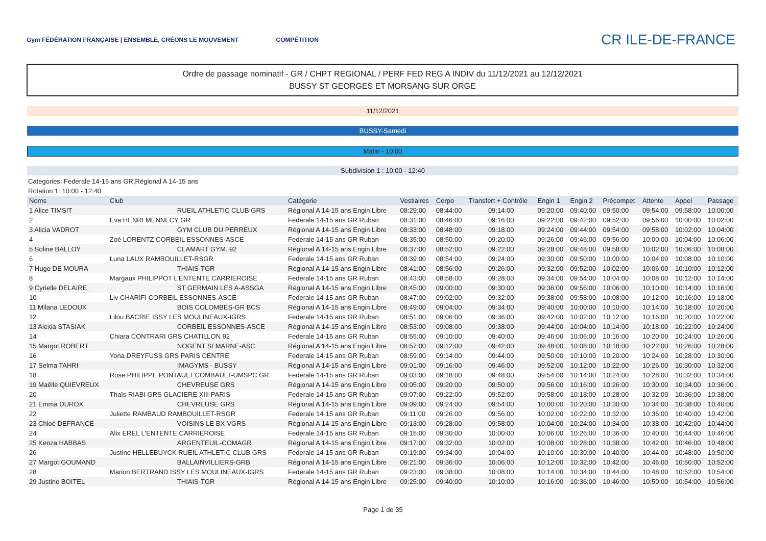Gym FÉDÉRATION FRANÇAISE | ENSEMBLE, CRÉONS LE MOUVEMENT COMPÉTITION
CR ILE-DE-FRANCE
Ordre de passage nominatif - GR / CHPT REGIONAL / PERF FED REG A INDIV du 11/12/2021 au 12/12/2021
BUSSY ST GEORGES ET MORSANG SUR ORGE
11/12/2021
BUSSY-Samedi
Matin - 10:00
Subdivision 1 : 10:00 - 12:40
Categories: Federale 14-15 ans GR,Régional A 14-15 ans
Rotation 1: 10:00 - 12:40
| Noms | Club | Catégorie | Vestiaires | Corpo | Transfert + Contrôle | Engin 1 | Engin 2 | Précompet | Attente | Appel | Passage |
| --- | --- | --- | --- | --- | --- | --- | --- | --- | --- | --- | --- |
| 1 Alice TIMSIT | RUEIL ATHLETIC CLUB GRS | Régional A 14-15 ans Engin Libre | 08:29:00 | 08:44:00 | 09:14:00 | 09:20:00 | 09:40:00 | 09:50:00 | 09:54:00 | 09:58:00 | 10:00:00 |
| 2 | Eva HENRI MENNECY GR | Federale 14-15 ans GR Ruban | 08:31:00 | 08:46:00 | 09:16:00 | 09:22:00 | 09:42:00 | 09:52:00 | 09:56:00 | 10:00:00 | 10:02:00 |
| 3 Alicia VADROT | GYM CLUB DU PERREUX | Régional A 14-15 ans Engin Libre | 08:33:00 | 08:48:00 | 09:18:00 | 09:24:00 | 09:44:00 | 09:54:00 | 09:58:00 | 10:02:00 | 10:04:00 |
| 4 | Zoé LORENTZ CORBEIL ESSONNES-ASCE | Federale 14-15 ans GR Ruban | 08:35:00 | 08:50:00 | 09:20:00 | 09:26:00 | 09:46:00 | 09:56:00 | 10:00:00 | 10:04:00 | 10:06:00 |
| 5 Soline BALLOY | CLAMART GYM. 92 | Régional A 14-15 ans Engin Libre | 08:37:00 | 08:52:00 | 09:22:00 | 09:28:00 | 09:48:00 | 09:58:00 | 10:02:00 | 10:06:00 | 10:08:00 |
| 6 | Luna LAUX RAMBOUILLET-RSGR | Federale 14-15 ans GR Ruban | 08:39:00 | 08:54:00 | 09:24:00 | 09:30:00 | 09:50:00 | 10:00:00 | 10:04:00 | 10:08:00 | 10:10:00 |
| 7 Hugo DE MOURA | THIAIS-TGR | Régional A 14-15 ans Engin Libre | 08:41:00 | 08:56:00 | 09:26:00 | 09:32:00 | 09:52:00 | 10:02:00 | 10:06:00 | 10:10:00 | 10:12:00 |
| 8 | Margaux PHILIPPOT L'ENTENTE CARRIEROISE | Federale 14-15 ans GR Ruban | 08:43:00 | 08:58:00 | 09:28:00 | 09:34:00 | 09:54:00 | 10:04:00 | 10:08:00 | 10:12:00 | 10:14:00 |
| 9 Cyrielle DELAIRE | ST GERMAIN LES A-ASSGA | Régional A 14-15 ans Engin Libre | 08:45:00 | 09:00:00 | 09:30:00 | 09:36:00 | 09:56:00 | 10:06:00 | 10:10:00 | 10:14:00 | 10:16:00 |
| 10 | Liv CHARIFI CORBEIL ESSONNES-ASCE | Federale 14-15 ans GR Ruban | 08:47:00 | 09:02:00 | 09:32:00 | 09:38:00 | 09:58:00 | 10:08:00 | 10:12:00 | 10:16:00 | 10:18:00 |
| 11 Milana LEDOUX | BOIS COLOMBES-GR BCS | Régional A 14-15 ans Engin Libre | 08:49:00 | 09:04:00 | 09:34:00 | 09:40:00 | 10:00:00 | 10:10:00 | 10:14:00 | 10:18:00 | 10:20:00 |
| 12 | Lilou BACRIE ISSY LES MOULINEAUX-IGRS | Federale 14-15 ans GR Ruban | 08:51:00 | 09:06:00 | 09:36:00 | 09:42:00 | 10:02:00 | 10:12:00 | 10:16:00 | 10:20:00 | 10:22:00 |
| 13 Alexia STASIAK | CORBEIL ESSONNES-ASCE | Régional A 14-15 ans Engin Libre | 08:53:00 | 09:08:00 | 09:38:00 | 09:44:00 | 10:04:00 | 10:14:00 | 10:18:00 | 10:22:00 | 10:24:00 |
| 14 | Chiara CONTRARI GRS CHATILLON 92 | Federale 14-15 ans GR Ruban | 08:55:00 | 09:10:00 | 09:40:00 | 09:46:00 | 10:06:00 | 10:16:00 | 10:20:00 | 10:24:00 | 10:26:00 |
| 15 Margot ROBERT | NOGENT S/ MARNE-ASC | Régional A 14-15 ans Engin Libre | 08:57:00 | 09:12:00 | 09:42:00 | 09:48:00 | 10:08:00 | 10:18:00 | 10:22:00 | 10:26:00 | 10:28:00 |
| 16 | Yona DREYFUSS GRS PARIS CENTRE | Federale 14-15 ans GR Ruban | 08:59:00 | 09:14:00 | 09:44:00 | 09:50:00 | 10:10:00 | 10:20:00 | 10:24:00 | 10:28:00 | 10:30:00 |
| 17 Selma TAHRI | IMAGYMS - BUSSY | Régional A 14-15 ans Engin Libre | 09:01:00 | 09:16:00 | 09:46:00 | 09:52:00 | 10:12:00 | 10:22:00 | 10:26:00 | 10:30:00 | 10:32:00 |
| 18 | Rose PHILIPPE PONTAULT COMBAULT-UMSPC GR | Federale 14-15 ans GR Ruban | 09:03:00 | 09:18:00 | 09:48:00 | 09:54:00 | 10:14:00 | 10:24:00 | 10:28:00 | 10:32:00 | 10:34:00 |
| 19 Maêlle QUIEVREUX | CHEVREUSE GRS | Régional A 14-15 ans Engin Libre | 09:05:00 | 09:20:00 | 09:50:00 | 09:56:00 | 10:16:00 | 10:26:00 | 10:30:00 | 10:34:00 | 10:36:00 |
| 20 | Thaïs RIABI GRS GLACIERE XIII PARIS | Federale 14-15 ans GR Ruban | 09:07:00 | 09:22:00 | 09:52:00 | 09:58:00 | 10:18:00 | 10:28:00 | 10:32:00 | 10:36:00 | 10:38:00 |
| 21 Emma DUROX | CHEVREUSE GRS | Régional A 14-15 ans Engin Libre | 09:09:00 | 09:24:00 | 09:54:00 | 10:00:00 | 10:20:00 | 10:30:00 | 10:34:00 | 10:38:00 | 10:40:00 |
| 22 | Juliette RAMBAUD RAMBOUILLET-RSGR | Federale 14-15 ans GR Ruban | 09:11:00 | 09:26:00 | 09:56:00 | 10:02:00 | 10:22:00 | 10:32:00 | 10:36:00 | 10:40:00 | 10:42:00 |
| 23 Chloé DEFRANCE | VOISINS LE BX-VGRS | Régional A 14-15 ans Engin Libre | 09:13:00 | 09:28:00 | 09:58:00 | 10:04:00 | 10:24:00 | 10:34:00 | 10:38:00 | 10:42:00 | 10:44:00 |
| 24 | Alix EREL L'ENTENTE CARRIEROISE | Federale 14-15 ans GR Ruban | 09:15:00 | 09:30:00 | 10:00:00 | 10:06:00 | 10:26:00 | 10:36:00 | 10:40:00 | 10:44:00 | 10:46:00 |
| 25 Kenza HABBAS | ARGENTEUIL-COMAGR | Régional A 14-15 ans Engin Libre | 09:17:00 | 09:32:00 | 10:02:00 | 10:08:00 | 10:28:00 | 10:38:00 | 10:42:00 | 10:46:00 | 10:48:00 |
| 26 | Justine HELLEBUYCK RUEIL ATHLETIC CLUB GRS | Federale 14-15 ans GR Ruban | 09:19:00 | 09:34:00 | 10:04:00 | 10:10:00 | 10:30:00 | 10:40:00 | 10:44:00 | 10:48:00 | 10:50:00 |
| 27 Margot GOUMAND | BALLAINVILLIERS-GRB | Régional A 14-15 ans Engin Libre | 09:21:00 | 09:36:00 | 10:06:00 | 10:12:00 | 10:32:00 | 10:42:00 | 10:46:00 | 10:50:00 | 10:52:00 |
| 28 | Marion BERTRAND ISSY LES MOULINEAUX-IGRS | Federale 14-15 ans GR Ruban | 09:23:00 | 09:38:00 | 10:08:00 | 10:14:00 | 10:34:00 | 10:44:00 | 10:48:00 | 10:52:00 | 10:54:00 |
| 29 Justine BOITEL | THIAIS-TGR | Régional A 14-15 ans Engin Libre | 09:25:00 | 09:40:00 | 10:10:00 | 10:16:00 | 10:36:00 | 10:46:00 | 10:50:00 | 10:54:00 | 10:56:00 |
Page 1 de 35